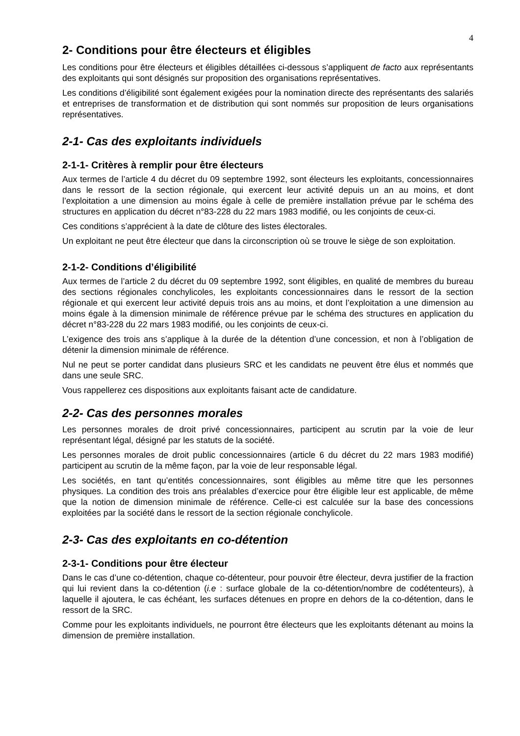4
2- Conditions pour être électeurs et éligibles
Les conditions pour être électeurs et éligibles détaillées ci-dessous s’appliquent de facto aux représentants des exploitants qui sont désignés sur proposition des organisations représentatives.
Les conditions d’éligibilité sont également exigées pour la nomination directe des représentants des salariés et entreprises de transformation et de distribution qui sont nommés sur proposition de leurs organisations représentatives.
2-1- Cas des exploitants individuels
2-1-1- Critères à remplir pour être électeurs
Aux termes de l’article 4 du décret du 09 septembre 1992, sont électeurs les exploitants, concessionnaires dans le ressort de la section régionale, qui exercent leur activité depuis un an au moins, et dont l’exploitation a une dimension au moins égale à celle de première installation prévue par le schéma des structures en application du décret n°83-228 du 22 mars 1983 modifié, ou les conjoints de ceux-ci.
Ces conditions s’apprécient à la date de clôture des listes électorales.
Un exploitant ne peut être électeur que dans la circonscription où se trouve le siège de son exploitation.
2-1-2- Conditions d’éligibilité
Aux termes de l’article 2 du décret du 09 septembre 1992, sont éligibles, en qualité de membres du bureau des sections régionales conchylicoles, les exploitants concessionnaires dans le ressort de la section régionale et qui exercent leur activité depuis trois ans au moins, et dont l’exploitation a une dimension au moins égale à la dimension minimale de référence prévue par le schéma des structures en application du décret n°83-228 du 22 mars 1983 modifié, ou les conjoints de ceux-ci.
L’exigence des trois ans s’applique à la durée de la détention d’une concession, et non à l’obligation de détenir la dimension minimale de référence.
Nul ne peut se porter candidat dans plusieurs SRC et les candidats ne peuvent être élus et nommés que dans une seule SRC.
Vous rappellerez ces dispositions aux exploitants faisant acte de candidature.
2-2- Cas des personnes morales
Les personnes morales de droit privé concessionnaires, participent au scrutin par la voie de leur représentant légal, désigné par les statuts de la société.
Les personnes morales de droit public concessionnaires (article 6 du décret du 22 mars 1983 modifié) participent au scrutin de la même façon, par la voie de leur responsable légal.
Les sociétés, en tant qu’entités concessionnaires, sont éligibles au même titre que les personnes physiques. La condition des trois ans préalables d’exercice pour être éligible leur est applicable, de même que la notion de dimension minimale de référence. Celle-ci est calculée sur la base des concessions exploitées par la société dans le ressort de la section régionale conchylicole.
2-3- Cas des exploitants en co-détention
2-3-1- Conditions pour être électeur
Dans le cas d’une co-détention, chaque co-détenteur, pour pouvoir être électeur, devra justifier de la fraction qui lui revient dans la co-détention (i.e : surface globale de la co-détention/nombre de codétenteurs), à laquelle il ajoutera, le cas échéant, les surfaces détenues en propre en dehors de la co-détention, dans le ressort de la SRC.
Comme pour les exploitants individuels, ne pourront être électeurs que les exploitants détenant au moins la dimension de première installation.